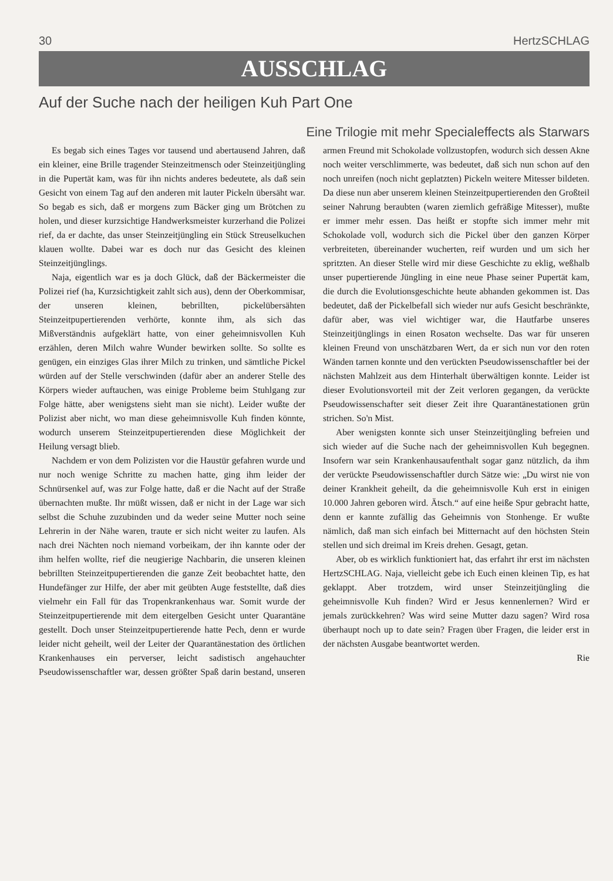30 HertzSCHLAG
AUSSCHLAG
Auf der Suche nach der heiligen Kuh Part One
Eine Trilogie mit mehr Specialeffects als Starwars
Es begab sich eines Tages vor tausend und abertausend Jahren, daß ein kleiner, eine Brille tragender Steinzeitmensch oder Steinzeitjüngling in die Pupertät kam, was für ihn nichts anderes bedeutete, als daß sein Gesicht von einem Tag auf den anderen mit lauter Pickeln übersäht war. So begab es sich, daß er morgens zum Bäcker ging um Brötchen zu holen, und dieser kurzsichtige Handwerksmeister kurzerhand die Polizei rief, da er dachte, das unser Steinzeitjüngling ein Stück Streuselkuchen klauen wollte. Dabei war es doch nur das Gesicht des kleinen Steinzeitjünglings.
Naja, eigentlich war es ja doch Glück, daß der Bäckermeister die Polizei rief (ha, Kurzsichtigkeit zahlt sich aus), denn der Oberkommisar, der unseren kleinen, bebrillten, pickelübersähten Steinzeitpupertierenden verhörte, konnte ihm, als sich das Mißverständnis aufgeklärt hatte, von einer geheimnisvollen Kuh erzählen, deren Milch wahre Wunder bewirken sollte. So sollte es genügen, ein einziges Glas ihrer Milch zu trinken, und sämtliche Pickel würden auf der Stelle verschwinden (dafür aber an anderer Stelle des Körpers wieder auftauchen, was einige Probleme beim Stuhlgang zur Folge hätte, aber wenigstens sieht man sie nicht). Leider wußte der Polizist aber nicht, wo man diese geheimnisvolle Kuh finden könnte, wodurch unserem Steinzeitpupertierenden diese Möglichkeit der Heilung versagt blieb.
Nachdem er von dem Polizisten vor die Haustür gefahren wurde und nur noch wenige Schritte zu machen hatte, ging ihm leider der Schnürsenkel auf, was zur Folge hatte, daß er die Nacht auf der Straße übernachten mußte. Ihr müßt wissen, daß er nicht in der Lage war sich selbst die Schuhe zuzubinden und da weder seine Mutter noch seine Lehrerin in der Nähe waren, traute er sich nicht weiter zu laufen. Als nach drei Nächten noch niemand vorbeikam, der ihn kannte oder der ihm helfen wollte, rief die neugierige Nachbarin, die unseren kleinen bebrillten Steinzeitpupertierenden die ganze Zeit beobachtet hatte, den Hundefänger zur Hilfe, der aber mit geübten Auge feststellte, daß dies vielmehr ein Fall für das Tropenkrankenhaus war. Somit wurde der Steinzeitpupertierende mit dem eitergelben Gesicht unter Quarantäne gestellt. Doch unser Steinzeitpupertierende hatte Pech, denn er wurde leider nicht geheilt, weil der Leiter der Quarantänestation des örtlichen Krankenhauses ein perverser, leicht sadistisch angehauchter Pseudowissenschaftler war, dessen größter Spaß darin bestand, unseren armen Freund mit Schokolade vollzustopfen, wodurch sich dessen Akne noch weiter verschlimmerte, was bedeutet, daß sich nun schon auf den noch unreifen (noch nicht geplatzten) Pickeln weitere Mitesser bildeten. Da diese nun aber unserem kleinen Steinzeitpupertierenden den Großteil seiner Nahrung beraubten (waren ziemlich gefräßige Mitesser), mußte er immer mehr essen. Das heißt er stopfte sich immer mehr mit Schokolade voll, wodurch sich die Pickel über den ganzen Körper verbreiteten, übereinander wucherten, reif wurden und um sich her spritzten. An dieser Stelle wird mir diese Geschichte zu eklig, weßhalb unser pupertierende Jüngling in eine neue Phase seiner Pupertät kam, die durch die Evolutionsgeschichte heute abhanden gekommen ist. Das bedeutet, daß der Pickelbefall sich wieder nur aufs Gesicht beschränkte, dafür aber, was viel wichtiger war, die Hautfarbe unseres Steinzeitjünglings in einen Rosaton wechselte. Das war für unseren kleinen Freund von unschätzbaren Wert, da er sich nun vor den roten Wänden tarnen konnte und den verückten Pseudowissenschaftler bei der nächsten Mahlzeit aus dem Hinterhalt überwältigen konnte. Leider ist dieser Evolutionsvorteil mit der Zeit verloren gegangen, da verückte Pseudowissenschafter seit dieser Zeit ihre Quarantänestationen grün strichen. So'n Mist.
Aber wenigsten konnte sich unser Steinzeitjüngling befreien und sich wieder auf die Suche nach der geheimnisvollen Kuh begegnen. Insofern war sein Krankenhausaufenthalt sogar ganz nützlich, da ihm der verückte Pseudowissenschaftler durch Sätze wie: „Du wirst nie von deiner Krankheit geheilt, da die geheimnisvolle Kuh erst in einigen 10.000 Jahren geboren wird. Ätsch.“ auf eine heiße Spur gebracht hatte, denn er kannte zufällig das Geheimnis von Stonhenge. Er wußte nämlich, daß man sich einfach bei Mitternacht auf den höchsten Stein stellen und sich dreimal im Kreis drehen. Gesagt, getan.
Aber, ob es wirklich funktioniert hat, das erfahrt ihr erst im nächsten HertzSCHLAG. Naja, vielleicht gebe ich Euch einen kleinen Tip, es hat geklappt. Aber trotzdem, wird unser Steinzeitjüngling die geheimnisvolle Kuh finden? Wird er Jesus kennenlernen? Wird er jemals zurückkehren? Was wird seine Mutter dazu sagen? Wird rosa überhaupt noch up to date sein? Fragen über Fragen, die leider erst in der nächsten Ausgabe beantwortet werden.
Rie